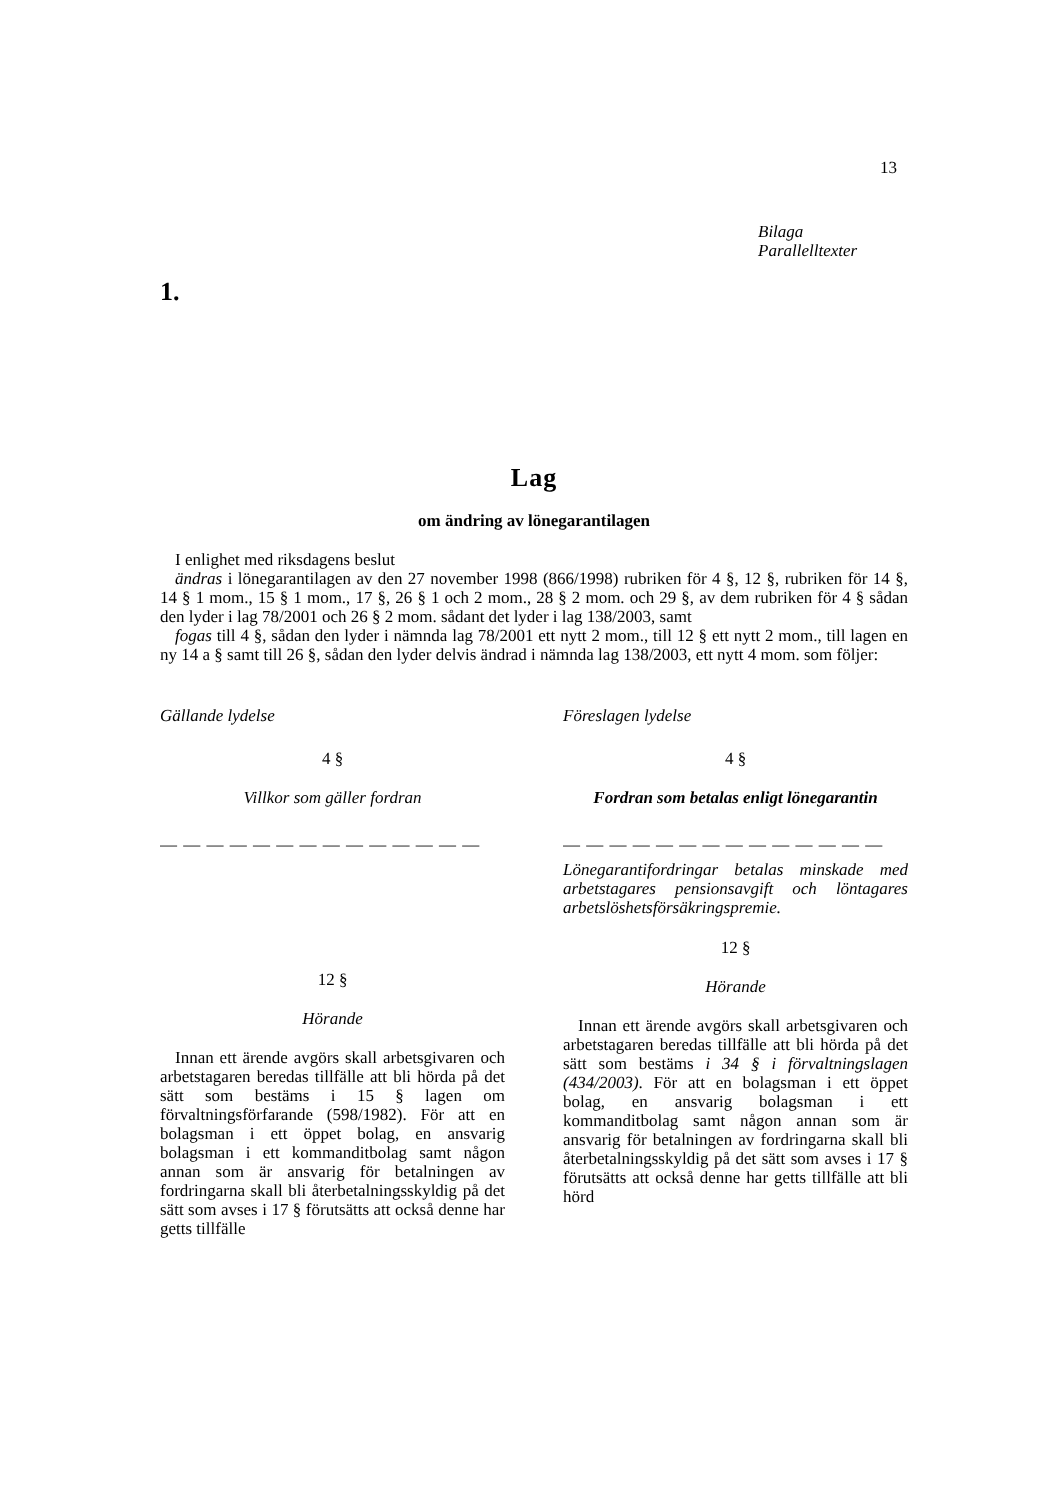13
Bilaga
Parallelltexter
1.
Lag
om ändring av lönegarantilagen
I enlighet med riksdagens beslut
ändras i lönegarantilagen av den 27 november 1998 (866/1998) rubriken för 4 §, 12 §, rubriken för 14 §, 14 § 1 mom., 15 § 1 mom., 17 §, 26 § 1 och 2 mom., 28 § 2 mom. och 29 §, av dem rubriken för 4 § sådan den lyder i lag 78/2001 och 26 § 2 mom. sådant det lyder i lag 138/2003, samt
fogas till 4 §, sådan den lyder i nämnda lag 78/2001 ett nytt 2 mom., till 12 § ett nytt 2 mom., till lagen en ny 14 a § samt till 26 §, sådan den lyder delvis ändrad i nämnda lag 138/2003, ett nytt 4 mom. som följer:
Gällande lydelse
4 §
Villkor som gäller fordran
— — — — — — — — — — — — — —
12 §
Hörande
Innan ett ärende avgörs skall arbetsgivaren och arbetstagaren beredas tillfälle att bli hörda på det sätt som bestäms i 15 § lagen om förvaltningsförfarande (598/1982). För att en bolagsman i ett öppet bolag, en ansvarig bolagsman i ett kommanditbolag samt någon annan som är ansvarig för betalningen av fordringarna skall bli återbetalningsskyldig på det sätt som avses i 17 § förutsätts att också denne har getts tillfälle
Föreslagen lydelse
4 §
Fordran som betalas enligt lönegarantin
— — — — — — — — — — — — — —
Lönegarantifordringar betalas minskade med arbetstagares pensionsavgift och löntagares arbetslöshetsförsäkringspremie.
12 §
Hörande
Innan ett ärende avgörs skall arbetsgivaren och arbetstagaren beredas tillfälle att bli hörda på det sätt som bestäms i 34 § i förvaltningslagen (434/2003). För att en bolagsman i ett öppet bolag, en ansvarig bolagsman i ett kommanditbolag samt någon annan som är ansvarig för betalningen av fordringarna skall bli återbetalningsskyldig på det sätt som avses i 17 § förutsätts att också denne har getts tillfälle att bli hörd